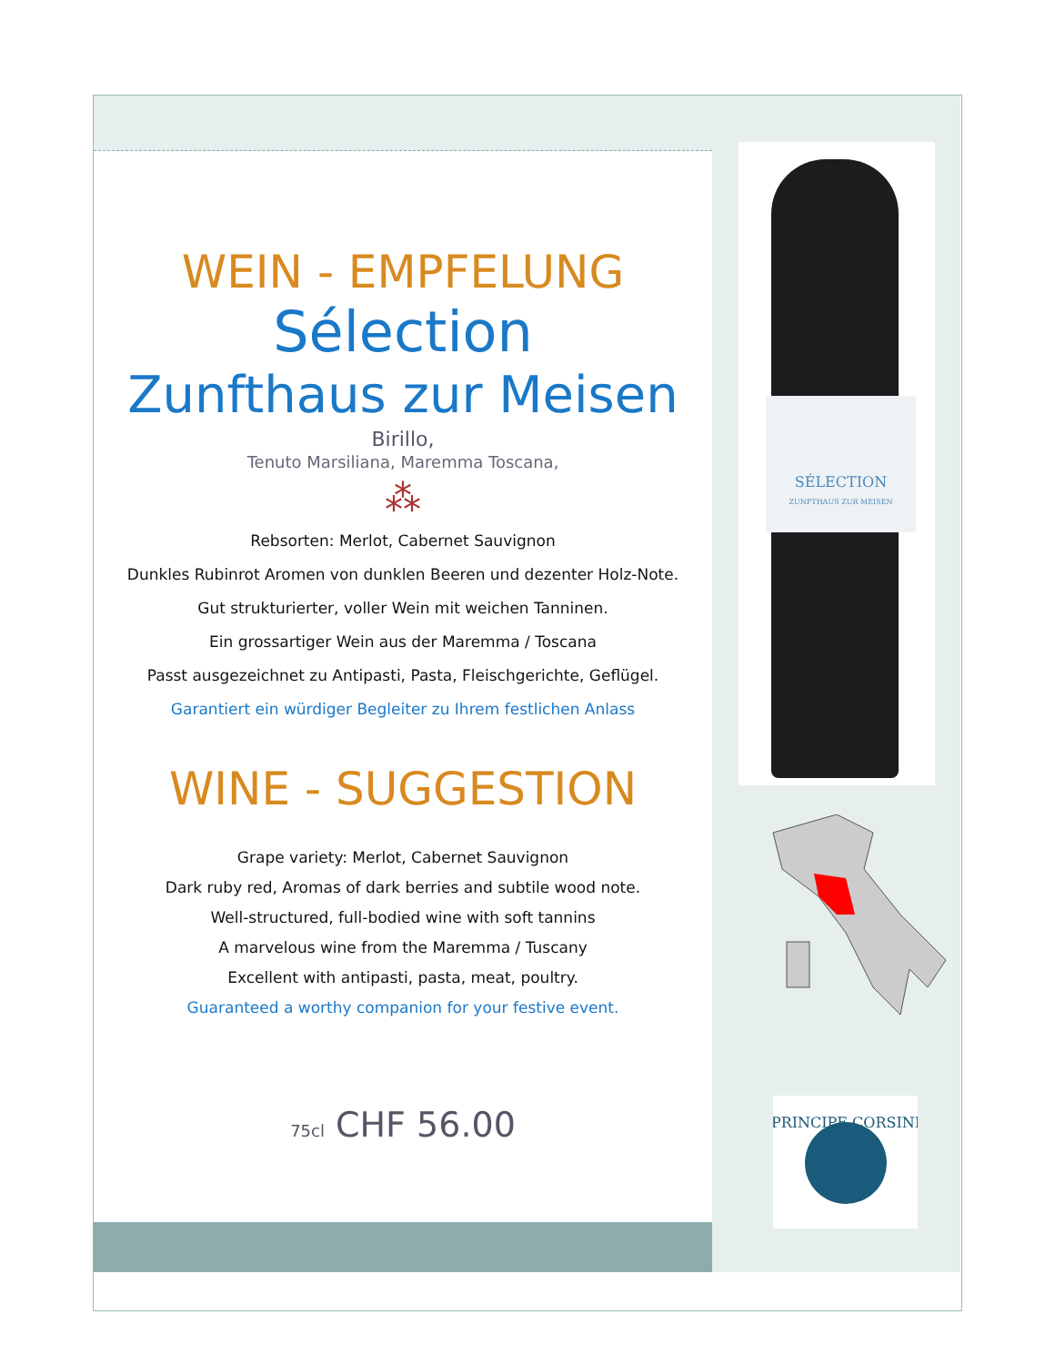SÉLECTION
ZUNFTHAUS ZUR MEISEN
PRINCIPE CORSINI
WEIN - EMPFELUNG
Sélection
Zunfthaus zur Meisen
Birillo,
Tenuto Marsiliana, Maremma Toscana,
⁂
Rebsorten: Merlot, Cabernet Sauvignon
Dunkles Rubinrot Aromen von dunklen Beeren und dezenter Holz-Note.
Gut strukturierter, voller Wein mit weichen Tanninen.
Ein grossartiger Wein aus der Maremma / Toscana
Passt ausgezeichnet zu Antipasti, Pasta, Fleischgerichte, Geflügel.
Garantiert ein würdiger Begleiter zu Ihrem festlichen Anlass
WINE - SUGGESTION
Grape variety: Merlot, Cabernet Sauvignon
Dark ruby red, Aromas of dark berries and subtile wood note.
Well-structured, full-bodied wine with soft tannins
A marvelous wine from the Maremma / Tuscany
Excellent with antipasti, pasta, meat, poultry.
Guaranteed a worthy companion for your festive event.
75cl CHF 56.00